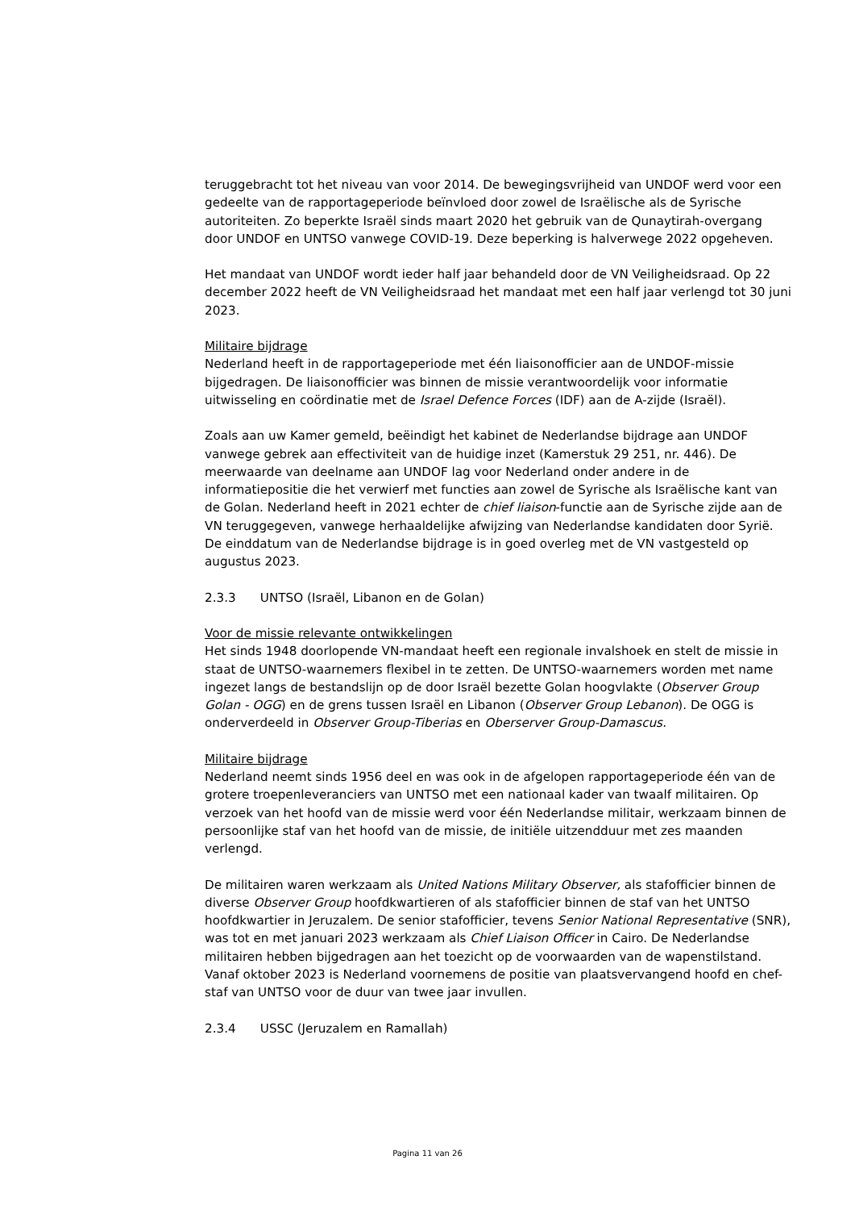teruggebracht tot het niveau van voor 2014. De bewegingsvrijheid van UNDOF werd voor een gedeelte van de rapportageperiode beïnvloed door zowel de Israëlische als de Syrische autoriteiten. Zo beperkte Israël sinds maart 2020 het gebruik van de Qunaytirah-overgang door UNDOF en UNTSO vanwege COVID-19. Deze beperking is halverwege 2022 opgeheven.
Het mandaat van UNDOF wordt ieder half jaar behandeld door de VN Veiligheidsraad. Op 22 december 2022 heeft de VN Veiligheidsraad het mandaat met een half jaar verlengd tot 30 juni 2023.
Militaire bijdrage
Nederland heeft in de rapportageperiode met één liaisonofficier aan de UNDOF-missie bijgedragen. De liaisonofficier was binnen de missie verantwoordelijk voor informatie uitwisseling en coördinatie met de Israel Defence Forces (IDF) aan de A-zijde (Israël).
Zoals aan uw Kamer gemeld, beëindigt het kabinet de Nederlandse bijdrage aan UNDOF vanwege gebrek aan effectiviteit van de huidige inzet (Kamerstuk 29 251, nr. 446). De meerwaarde van deelname aan UNDOF lag voor Nederland onder andere in de informatiepositie die het verwierf met functies aan zowel de Syrische als Israëlische kant van de Golan. Nederland heeft in 2021 echter de chief liaison-functie aan de Syrische zijde aan de VN teruggegeven, vanwege herhaaldelijke afwijzing van Nederlandse kandidaten door Syrië. De einddatum van de Nederlandse bijdrage is in goed overleg met de VN vastgesteld op augustus 2023.
2.3.3 UNTSO (Israël, Libanon en de Golan)
Voor de missie relevante ontwikkelingen
Het sinds 1948 doorlopende VN-mandaat heeft een regionale invalshoek en stelt de missie in staat de UNTSO-waarnemers flexibel in te zetten. De UNTSO-waarnemers worden met name ingezet langs de bestandslijn op de door Israël bezette Golan hoogvlakte (Observer Group Golan - OGG) en de grens tussen Israël en Libanon (Observer Group Lebanon). De OGG is onderverdeeld in Observer Group-Tiberias en Oberserver Group-Damascus.
Militaire bijdrage
Nederland neemt sinds 1956 deel en was ook in de afgelopen rapportageperiode één van de grotere troepenleveranciers van UNTSO met een nationaal kader van twaalf militairen. Op verzoek van het hoofd van de missie werd voor één Nederlandse militair, werkzaam binnen de persoonlijke staf van het hoofd van de missie, de initiële uitzendduur met zes maanden verlengd.
De militairen waren werkzaam als United Nations Military Observer, als stafofficier binnen de diverse Observer Group hoofdkwartieren of als stafofficier binnen de staf van het UNTSO hoofdkwartier in Jeruzalem. De senior stafofficier, tevens Senior National Representative (SNR), was tot en met januari 2023 werkzaam als Chief Liaison Officer in Cairo. De Nederlandse militairen hebben bijgedragen aan het toezicht op de voorwaarden van de wapenstilstand. Vanaf oktober 2023 is Nederland voornemens de positie van plaatsvervangend hoofd en chef-staf van UNTSO voor de duur van twee jaar invullen.
2.3.4 USSC (Jeruzalem en Ramallah)
Pagina 11 van 26